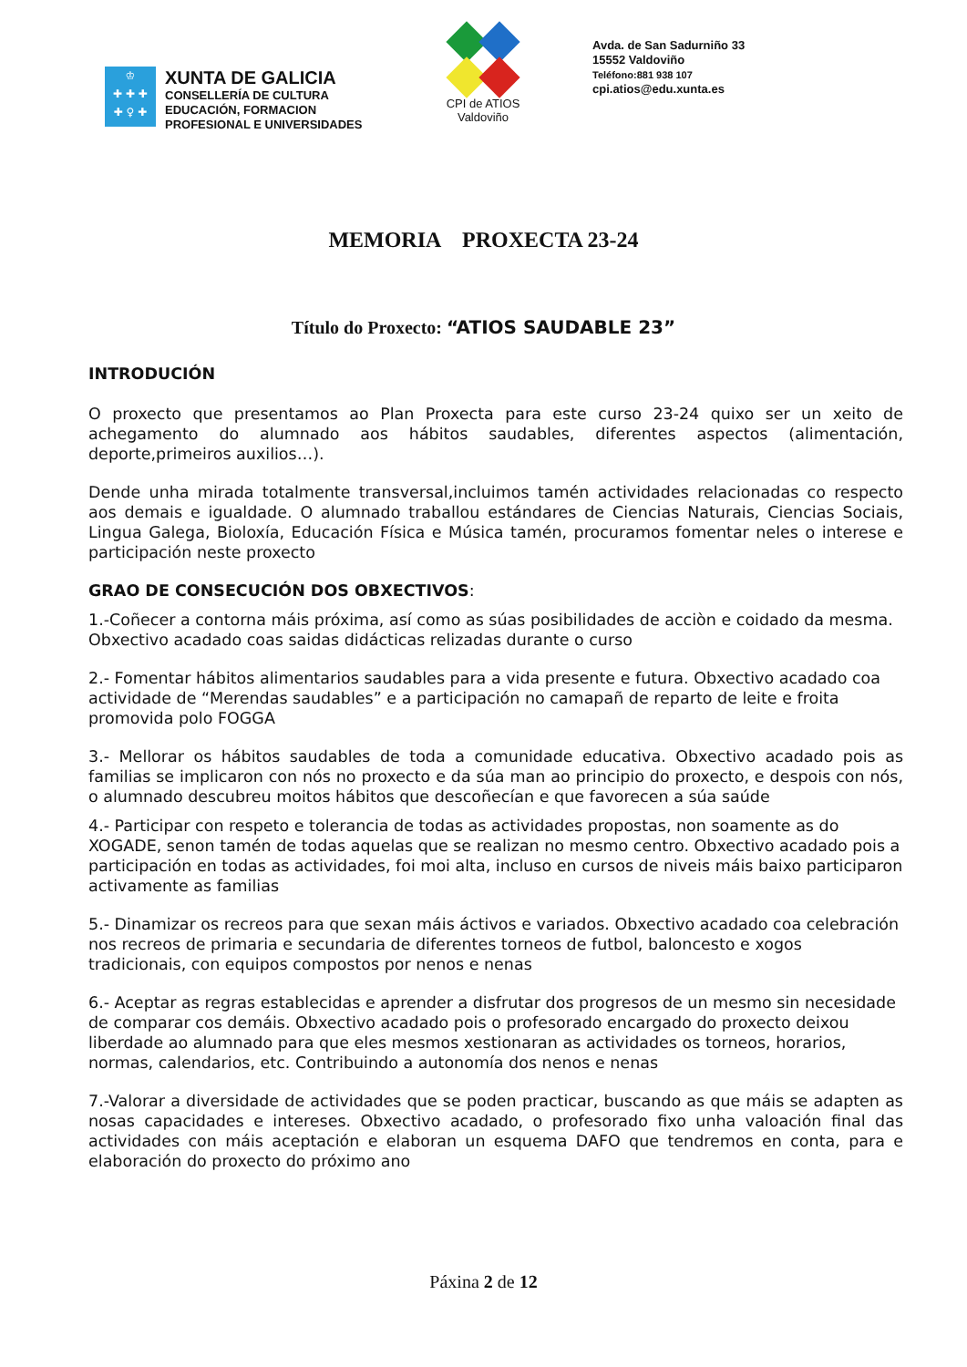♔
✚ ✚ ✚
✚ ♀ ✚
XUNTA DE GALICIA
CONSELLERÍA DE CULTURA
EDUCACIÓN, FORMACION
PROFESIONAL E UNIVERSIDADES
CPI de ATIOS
Valdoviño
Avda. de San Sadurniño 33
15552 Valdoviño
Teléfono:881 938 107
cpi.atios@edu.xunta.es
MEMORIA PROXECTA 23-24
Título do Proxecto: “ATIOS SAUDABLE 23”
INTRODUCIÓN
O proxecto que presentamos ao Plan Proxecta para este curso 23-24 quixo ser un xeito de achegamento do alumnado aos hábitos saudables, diferentes aspectos (alimentación, deporte,primeiros auxilios…).
Dende unha mirada totalmente transversal,incluimos tamén actividades relacionadas co respecto aos demais e igualdade. O alumnado traballou estándares de Ciencias Naturais, Ciencias Sociais, Lingua Galega, Bioloxía, Educación Física e Música tamén, procuramos fomentar neles o interese e participación neste proxecto
GRAO DE CONSECUCIÓN DOS OBXECTIVOS:
1.-Coñecer a contorna máis próxima, así como as súas posibilidades de acciòn e coidado da mesma. Obxectivo acadado coas saidas didácticas relizadas durante o curso
2.- Fomentar hábitos alimentarios saudables para a vida presente e futura. Obxectivo acadado coa actividade de “Merendas saudables” e a participación no camapañ de reparto de leite e froita promovida polo FOGGA
3.- Mellorar os hábitos saudables de toda a comunidade educativa. Obxectivo acadado pois as familias se implicaron con nós no proxecto e da súa man ao principio do proxecto, e despois con nós, o alumnado descubreu moitos hábitos que descoñecían e que favorecen a súa saúde
4.- Participar con respeto e tolerancia de todas as actividades propostas, non soamente as do XOGADE, senon tamén de todas aquelas que se realizan no mesmo centro. Obxectivo acadado pois a participación en todas as actividades, foi moi alta, incluso en cursos de niveis máis baixo participaron activamente as familias
5.- Dinamizar os recreos para que sexan máis áctivos e variados. Obxectivo acadado coa celebración nos recreos de primaria e secundaria de diferentes torneos de futbol, baloncesto e xogos tradicionais, con equipos compostos por nenos e nenas
6.- Aceptar as regras establecidas e aprender a disfrutar dos progresos de un mesmo sin necesidade de comparar cos demáis. Obxectivo acadado pois o profesorado encargado do proxecto deixou liberdade ao alumnado para que eles mesmos xestionaran as actividades os torneos, horarios, normas, calendarios, etc. Contribuindo a autonomía dos nenos e nenas
7.-Valorar a diversidade de actividades que se poden practicar, buscando as que máis se adapten as nosas capacidades e intereses. Obxectivo acadado, o profesorado fixo unha valoación final das actividades con máis aceptación e elaboran un esquema DAFO que tendremos en conta, para e elaboración do proxecto do próximo ano
Páxina 2 de 12